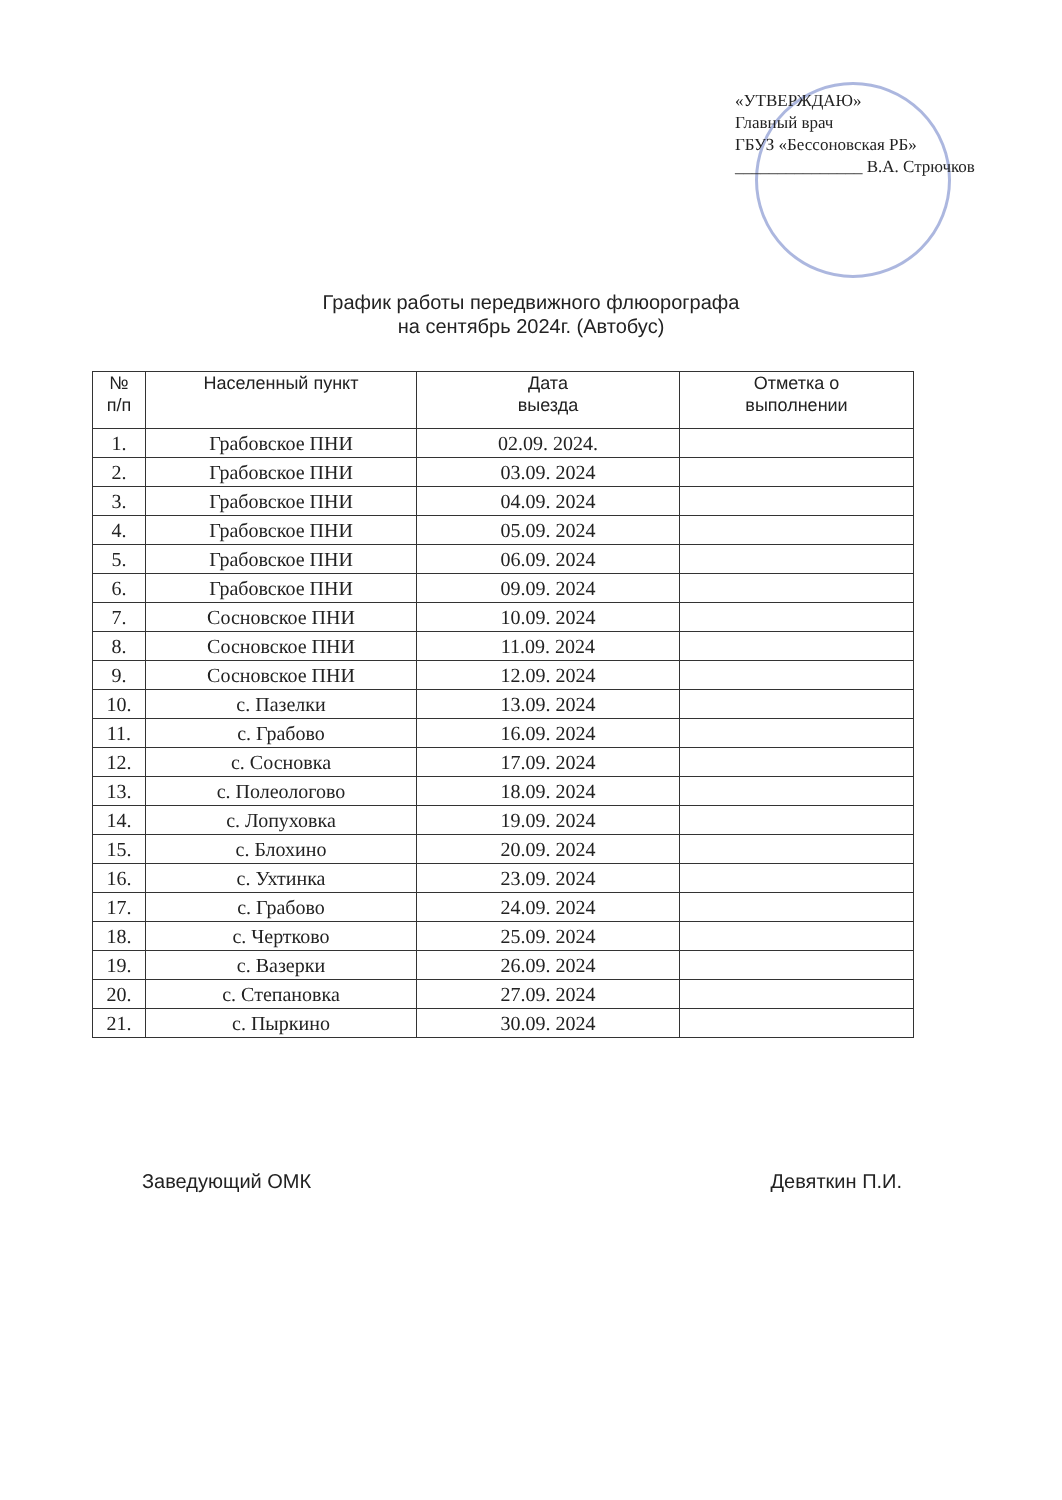«УТВЕРЖДАЮ»
Главный врач
ГБУЗ «Бессоновская РБ»
_______________ В.А. Стрючков
График работы передвижного флюорографа
на сентябрь 2024г. (Автобус)
| № п/п | Населенный пункт | Дата выезда | Отметка о выполнении |
| --- | --- | --- | --- |
| 1. | Грабовское ПНИ | 02.09. 2024. | |
| 2. | Грабовское ПНИ | 03.09. 2024 | |
| 3. | Грабовское ПНИ | 04.09. 2024 | |
| 4. | Грабовское ПНИ | 05.09. 2024 | |
| 5. | Грабовское ПНИ | 06.09. 2024 | |
| 6. | Грабовское ПНИ | 09.09. 2024 | |
| 7. | Сосновское ПНИ | 10.09. 2024 | |
| 8. | Сосновское ПНИ | 11.09. 2024 | |
| 9. | Сосновское ПНИ | 12.09. 2024 | |
| 10. | с. Пазелки | 13.09. 2024 | |
| 11. | с. Грабово | 16.09. 2024 | |
| 12. | с. Сосновка | 17.09. 2024 | |
| 13. | с. Полеологово | 18.09. 2024 | |
| 14. | с. Лопуховка | 19.09. 2024 | |
| 15. | с. Блохино | 20.09. 2024 | |
| 16. | с. Ухтинка | 23.09. 2024 | |
| 17. | с. Грабово | 24.09. 2024 | |
| 18. | с. Чертково | 25.09. 2024 | |
| 19. | с. Вазерки | 26.09. 2024 | |
| 20. | с. Степановка | 27.09. 2024 | |
| 21. | с. Пыркино | 30.09. 2024 | |
Заведующий ОМК Девяткин П.И.